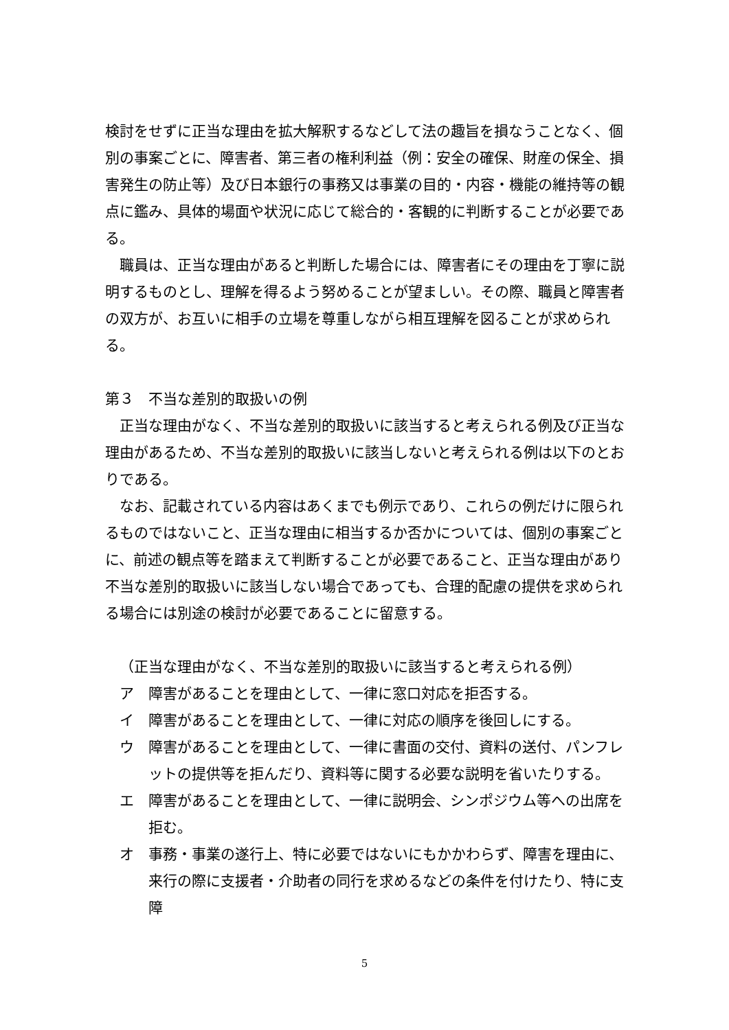検討をせずに正当な理由を拡大解釈するなどして法の趣旨を損なうことなく、個別の事案ごとに、障害者、第三者の権利利益（例：安全の確保、財産の保全、損害発生の防止等）及び日本銀行の事務又は事業の目的・内容・機能の維持等の観点に鑑み、具体的場面や状況に応じて総合的・客観的に判断することが必要である。
職員は、正当な理由があると判断した場合には、障害者にその理由を丁寧に説明するものとし、理解を得るよう努めることが望ましい。その際、職員と障害者の双方が、お互いに相手の立場を尊重しながら相互理解を図ることが求められる。
第３　不当な差別的取扱いの例
正当な理由がなく、不当な差別的取扱いに該当すると考えられる例及び正当な理由があるため、不当な差別的取扱いに該当しないと考えられる例は以下のとおりである。
なお、記載されている内容はあくまでも例示であり、これらの例だけに限られるものではないこと、正当な理由に相当するか否かについては、個別の事案ごとに、前述の観点等を踏まえて判断することが必要であること、正当な理由があり不当な差別的取扱いに該当しない場合であっても、合理的配慮の提供を求められる場合には別途の検討が必要であることに留意する。
（正当な理由がなく、不当な差別的取扱いに該当すると考えられる例）
ア　障害があることを理由として、一律に窓口対応を拒否する。
イ　障害があることを理由として、一律に対応の順序を後回しにする。
ウ　障害があることを理由として、一律に書面の交付、資料の送付、パンフレットの提供等を拒んだり、資料等に関する必要な説明を省いたりする。
エ　障害があることを理由として、一律に説明会、シンポジウム等への出席を拒む。
オ　事務・事業の遂行上、特に必要ではないにもかかわらず、障害を理由に、来行の際に支援者・介助者の同行を求めるなどの条件を付けたり、特に支障
5